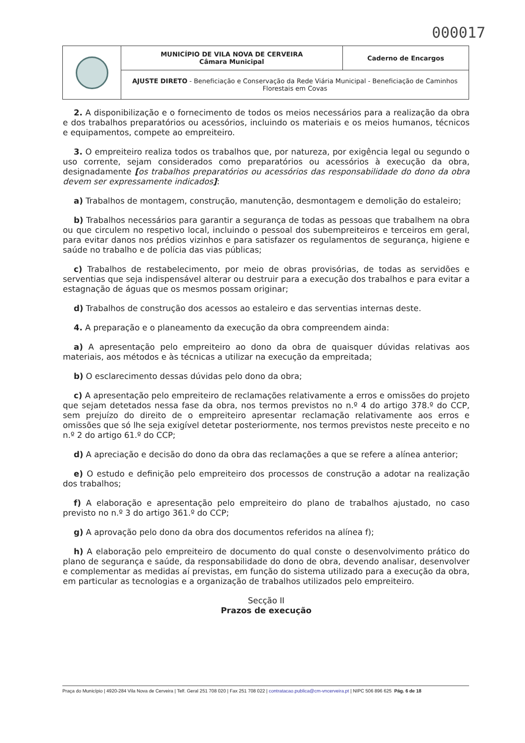000017
| | MUNICÍPIO DE VILA NOVA DE CERVEIRA Câmara Municipal | Caderno de Encargos |
| | AJUSTE DIRETO - Beneficiação e Conservação da Rede Viária Municipal - Beneficiação de Caminhos Florestais em Covas | |
2. A disponibilização e o fornecimento de todos os meios necessários para a realização da obra e dos trabalhos preparatórios ou acessórios, incluindo os materiais e os meios humanos, técnicos e equipamentos, compete ao empreiteiro.
3. O empreiteiro realiza todos os trabalhos que, por natureza, por exigência legal ou segundo o uso corrente, sejam considerados como preparatórios ou acessórios à execução da obra, designadamente [os trabalhos preparatórios ou acessórios das responsabilidade do dono da obra devem ser expressamente indicados]:
a) Trabalhos de montagem, construção, manutenção, desmontagem e demolição do estaleiro;
b) Trabalhos necessários para garantir a segurança de todas as pessoas que trabalhem na obra ou que circulem no respetivo local, incluindo o pessoal dos subempreiteiros e terceiros em geral, para evitar danos nos prédios vizinhos e para satisfazer os regulamentos de segurança, higiene e saúde no trabalho e de polícia das vias públicas;
c) Trabalhos de restabelecimento, por meio de obras provisórias, de todas as servidões e serventias que seja indispensável alterar ou destruir para a execução dos trabalhos e para evitar a estagnação de águas que os mesmos possam originar;
d) Trabalhos de construção dos acessos ao estaleiro e das serventias internas deste.
4. A preparação e o planeamento da execução da obra compreendem ainda:
a) A apresentação pelo empreiteiro ao dono da obra de quaisquer dúvidas relativas aos materiais, aos métodos e às técnicas a utilizar na execução da empreitada;
b) O esclarecimento dessas dúvidas pelo dono da obra;
c) A apresentação pelo empreiteiro de reclamações relativamente a erros e omissões do projeto que sejam detetados nessa fase da obra, nos termos previstos no n.º 4 do artigo 378.º do CCP, sem prejuízo do direito de o empreiteiro apresentar reclamação relativamente aos erros e omissões que só lhe seja exigível detetar posteriormente, nos termos previstos neste preceito e no n.º 2 do artigo 61.º do CCP;
d) A apreciação e decisão do dono da obra das reclamações a que se refere a alínea anterior;
e) O estudo e definição pelo empreiteiro dos processos de construção a adotar na realização dos trabalhos;
f) A elaboração e apresentação pelo empreiteiro do plano de trabalhos ajustado, no caso previsto no n.º 3 do artigo 361.º do CCP;
g) A aprovação pelo dono da obra dos documentos referidos na alínea f);
h) A elaboração pelo empreiteiro de documento do qual conste o desenvolvimento prático do plano de segurança e saúde, da responsabilidade do dono de obra, devendo analisar, desenvolver e complementar as medidas aí previstas, em função do sistema utilizado para a execução da obra, em particular as tecnologias e a organização de trabalhos utilizados pelo empreiteiro.
Secção II
Prazos de execução
Praça do Município | 4920-284 Vila Nova de Cerveira | Telf. Geral 251 708 020 | Fax 251 708 022 | contratacao.publica@cm-vncerveira.pt | NIPC 506 896 625 Pág. 6 de 18